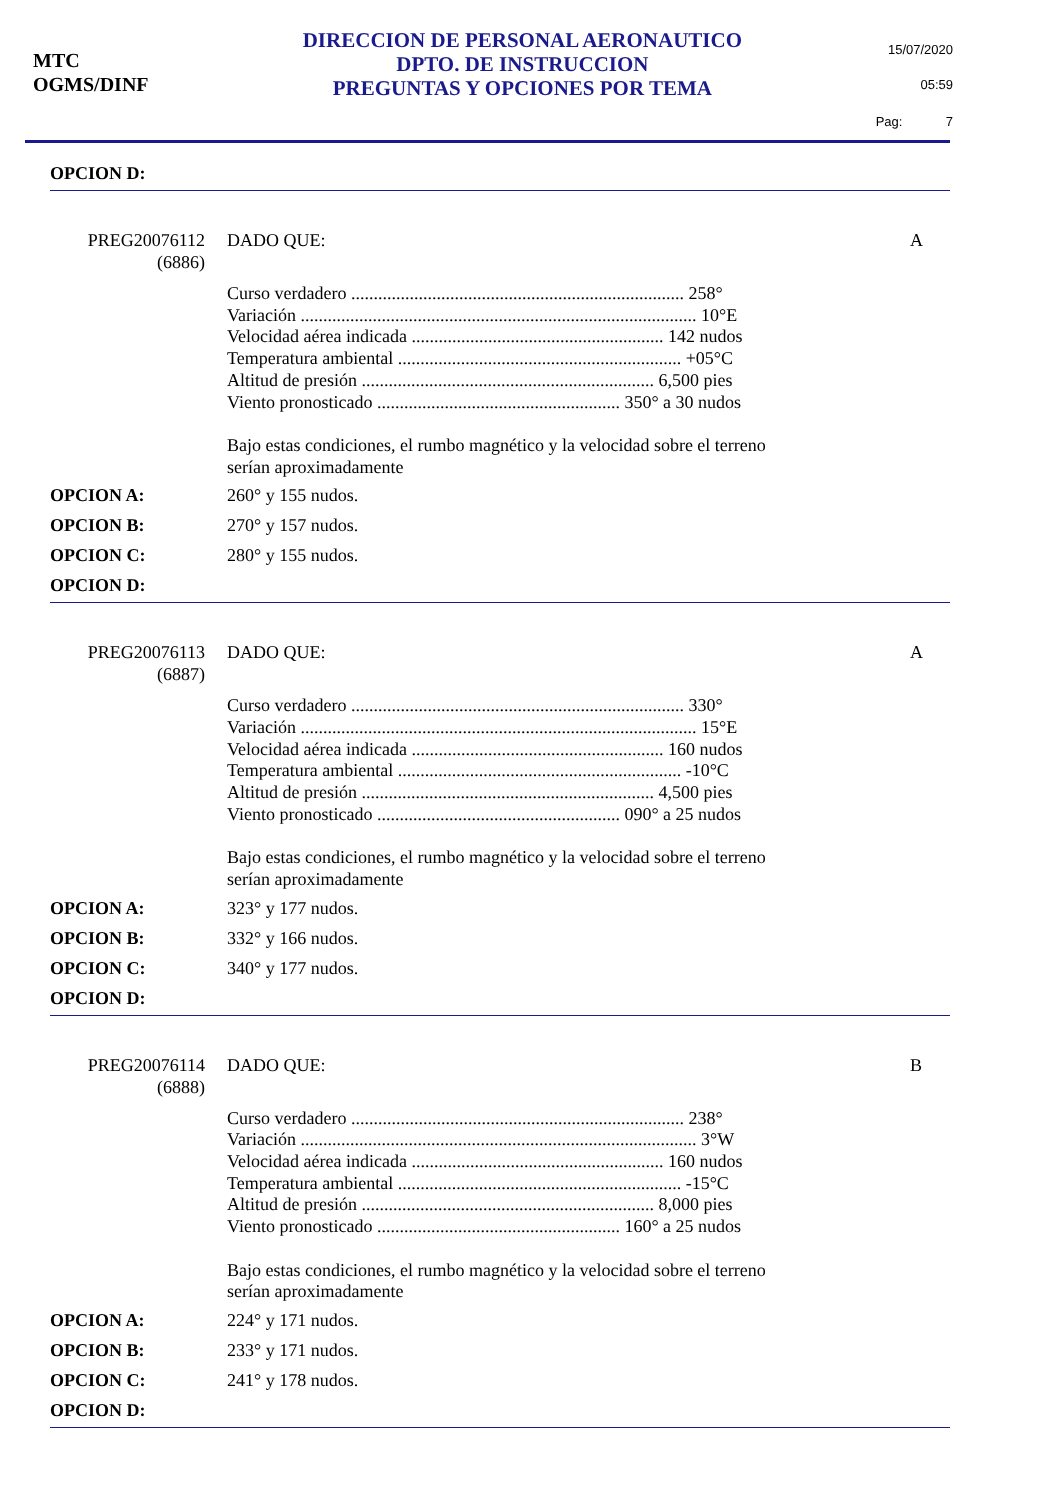MTC
OGMS/DINF
DIRECCION DE PERSONAL AERONAUTICO
DPTO. DE INSTRUCCION
PREGUNTAS Y OPCIONES POR TEMA
15/07/2020
05:59
Pag: 7
OPCION D:
PREG20076112
(6886)
DADO QUE: A
Curso verdadero .......................................................................... 258°
Variación ........................................................................................ 10°E
Velocidad aérea indicada ........................................................ 142 nudos
Temperatura ambiental ............................................................... +05°C
Altitud de presión ................................................................. 6,500 pies
Viento pronosticado ...................................................... 350° a 30 nudos
Bajo estas condiciones, el rumbo magnético y la velocidad sobre el terreno
serían aproximadamente
OPCION A: 260° y 155 nudos.
OPCION B: 270° y 157 nudos.
OPCION C: 280° y 155 nudos.
OPCION D:
PREG20076113
(6887)
DADO QUE: A
Curso verdadero .......................................................................... 330°
Variación ........................................................................................ 15°E
Velocidad aérea indicada ........................................................ 160 nudos
Temperatura ambiental ............................................................... -10°C
Altitud de presión ................................................................. 4,500 pies
Viento pronosticado ...................................................... 090° a 25 nudos
Bajo estas condiciones, el rumbo magnético y la velocidad sobre el terreno
serían aproximadamente
OPCION A: 323° y 177 nudos.
OPCION B: 332° y 166 nudos.
OPCION C: 340° y 177 nudos.
OPCION D:
PREG20076114
(6888)
DADO QUE: B
Curso verdadero .......................................................................... 238°
Variación ........................................................................................ 3°W
Velocidad aérea indicada ........................................................ 160 nudos
Temperatura ambiental ............................................................... -15°C
Altitud de presión ................................................................. 8,000 pies
Viento pronosticado ...................................................... 160° a 25 nudos
Bajo estas condiciones, el rumbo magnético y la velocidad sobre el terreno
serían aproximadamente
OPCION A: 224° y 171 nudos.
OPCION B: 233° y 171 nudos.
OPCION C: 241° y 178 nudos.
OPCION D: